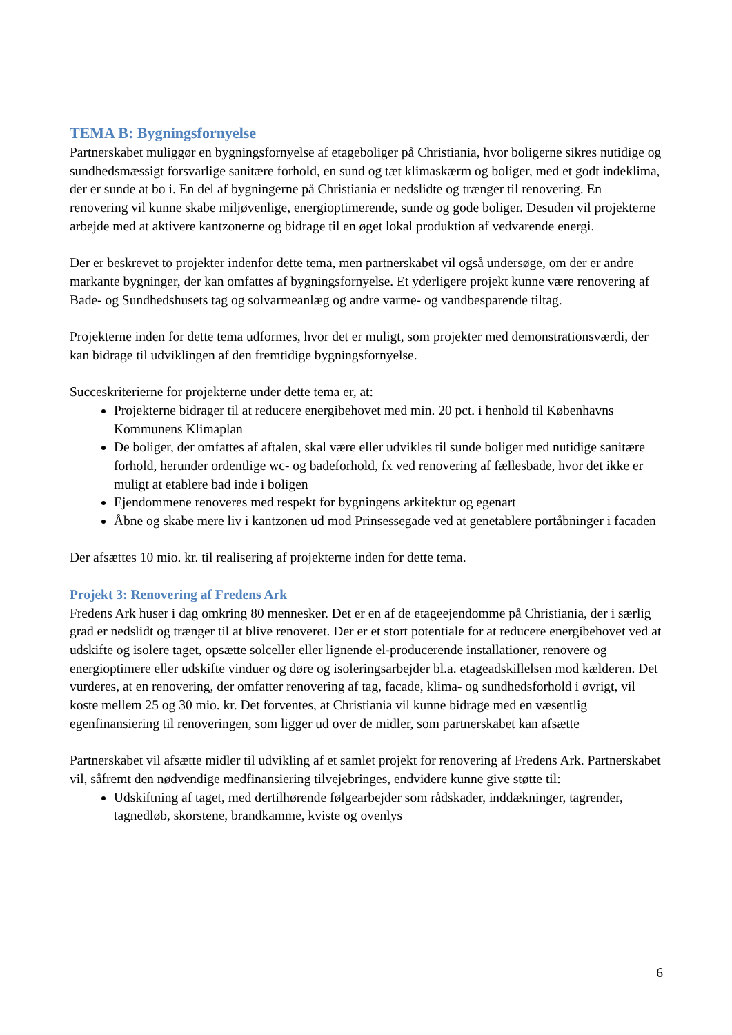TEMA B: Bygningsfornyelse
Partnerskabet muliggør en bygningsfornyelse af etageboliger på Christiania, hvor boligerne sikres nutidige og sundhedsmæssigt forsvarlige sanitære forhold, en sund og tæt klimaskærm og boliger, med et godt indeklima, der er sunde at bo i. En del af bygningerne på Christiania er nedslidte og trænger til renovering. En renovering vil kunne skabe miljøvenlige, energioptimerende, sunde og gode boliger. Desuden vil projekterne arbejde med at aktivere kantzonerne og bidrage til en øget lokal produktion af vedvarende energi.
Der er beskrevet to projekter indenfor dette tema, men partnerskabet vil også undersøge, om der er andre markante bygninger, der kan omfattes af bygningsfornyelse. Et yderligere projekt kunne være renovering af Bade- og Sundhedshusets tag og solvarmeanlæg og andre varme- og vandbesparende tiltag.
Projekterne inden for dette tema udformes, hvor det er muligt, som projekter med demonstrationsværdi, der kan bidrage til udviklingen af den fremtidige bygningsfornyelse.
Succeskriterierne for projekterne under dette tema er, at:
Projekterne bidrager til at reducere energibehovet med min. 20 pct. i henhold til Københavns Kommunens Klimaplan
De boliger, der omfattes af aftalen, skal være eller udvikles til sunde boliger med nutidige sanitære forhold, herunder ordentlige wc- og badeforhold, fx ved renovering af fællesbade, hvor det ikke er muligt at etablere bad inde i boligen
Ejendommene renoveres med respekt for bygningens arkitektur og egenart
Åbne og skabe mere liv i kantzonen ud mod Prinsessegade ved at genetablere portåbninger i facaden
Der afsættes 10 mio. kr. til realisering af projekterne inden for dette tema.
Projekt 3: Renovering af Fredens Ark
Fredens Ark huser i dag omkring 80 mennesker. Det er en af de etageejendomme på Christiania, der i særlig grad er nedslidt og trænger til at blive renoveret. Der er et stort potentiale for at reducere energibehovet ved at udskifte og isolere taget, opsætte solceller eller lignende el-producerende installationer, renovere og energioptimere eller udskifte vinduer og døre og isoleringsarbejder bl.a. etageadskillelsen mod kælderen. Det vurderes, at en renovering, der omfatter renovering af tag, facade, klima- og sundhedsforhold i øvrigt, vil koste mellem 25 og 30 mio. kr. Det forventes, at Christiania vil kunne bidrage med en væsentlig egenfinansiering til renoveringen, som ligger ud over de midler, som partnerskabet kan afsætte
Partnerskabet vil afsætte midler til udvikling af et samlet projekt for renovering af Fredens Ark. Partnerskabet vil, såfremt den nødvendige medfinansiering tilvejebringes, endvidere kunne give støtte til:
Udskiftning af taget, med dertilhørende følgearbejder som rådskader, inddækninger, tagrender, tagnedløb, skorstene, brandkamme, kviste og ovenlys
6